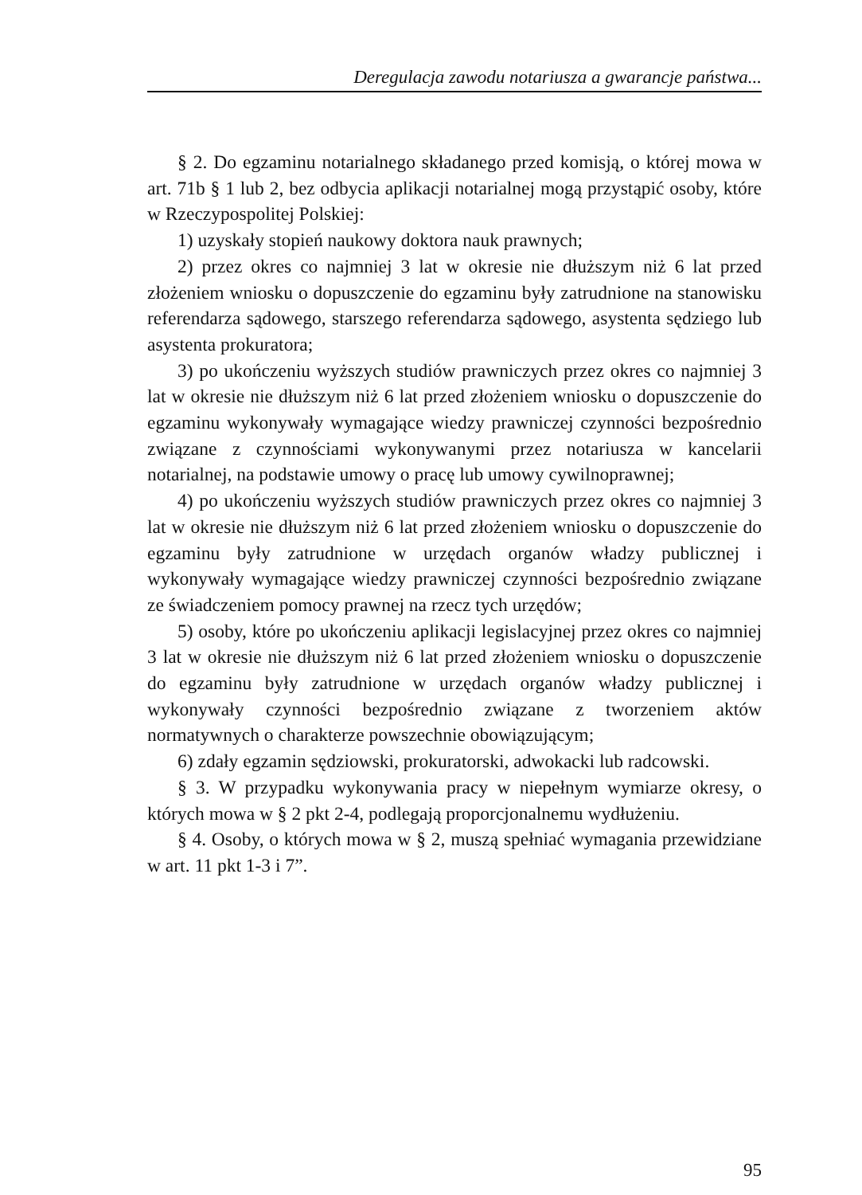Deregulacja zawodu notariusza a gwarancje państwa...
§ 2. Do egzaminu notarialnego składanego przed komisją, o której mowa w art. 71b § 1 lub 2, bez odbycia aplikacji notarialnej mogą przystąpić osoby, które w Rzeczypospolitej Polskiej:
1) uzyskały stopień naukowy doktora nauk prawnych;
2) przez okres co najmniej 3 lat w okresie nie dłuższym niż 6 lat przed złożeniem wniosku o dopuszczenie do egzaminu były zatrudnione na stanowisku referendarza sądowego, starszego referendarza sądowego, asystenta sędziego lub asystenta prokuratora;
3) po ukończeniu wyższych studiów prawniczych przez okres co najmniej 3 lat w okresie nie dłuższym niż 6 lat przed złożeniem wniosku o dopuszczenie do egzaminu wykonywały wymagające wiedzy prawniczej czynności bezpośrednio związane z czynnościami wykonywanymi przez notariusza w kancelarii notarialnej, na podstawie umowy o pracę lub umowy cywilnoprawnej;
4) po ukończeniu wyższych studiów prawniczych przez okres co najmniej 3 lat w okresie nie dłuższym niż 6 lat przed złożeniem wniosku o dopuszczenie do egzaminu były zatrudnione w urzędach organów władzy publicznej i wykonywały wymagające wiedzy prawniczej czynności bezpośrednio związane ze świadczeniem pomocy prawnej na rzecz tych urzędów;
5) osoby, które po ukończeniu aplikacji legislacyjnej przez okres co najmniej 3 lat w okresie nie dłuższym niż 6 lat przed złożeniem wniosku o dopuszczenie do egzaminu były zatrudnione w urzędach organów władzy publicznej i wykonywały czynności bezpośrednio związane z tworzeniem aktów normatywnych o charakterze powszechnie obowiązującym;
6) zdały egzamin sędziowski, prokuratorski, adwokacki lub radcowski.
§ 3. W przypadku wykonywania pracy w niepełnym wymiarze okresy, o których mowa w § 2 pkt 2-4, podlegają proporcjonalnemu wydłużeniu.
§ 4. Osoby, o których mowa w § 2, muszą spełniać wymagania przewidziane w art. 11 pkt 1-3 i 7”.
95